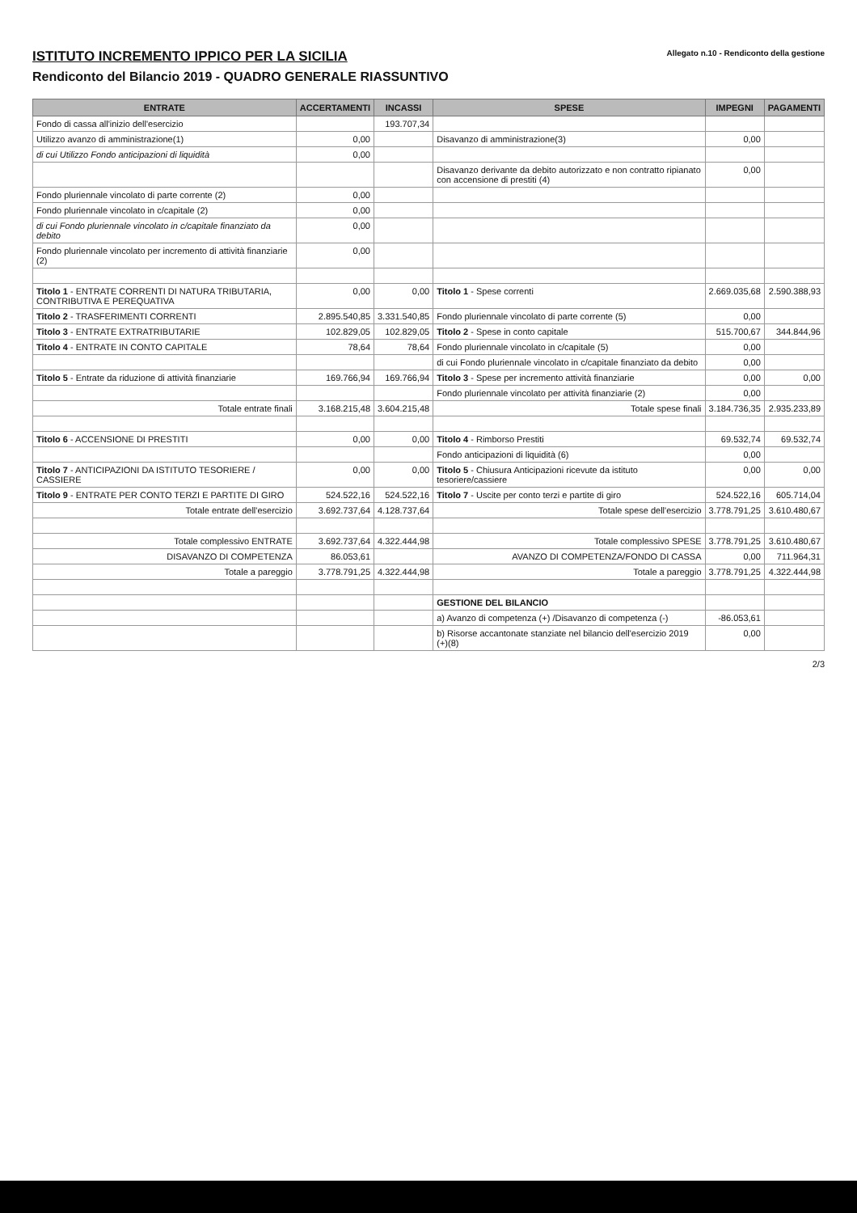ISTITUTO INCREMENTO IPPICO PER LA SICILIA
Rendiconto del Bilancio 2019 - QUADRO GENERALE RIASSUNTIVO
Allegato n.10 - Rendiconto della gestione
| ENTRATE | ACCERTAMENTI | INCASSI | SPESE | IMPEGNI | PAGAMENTI |
| --- | --- | --- | --- | --- | --- |
| Fondo di cassa all'inizio dell'esercizio | | 193.707,34 | | | |
| Utilizzo avanzo di amministrazione(1) | 0,00 | | Disavanzo di amministrazione(3) | 0,00 | |
| di cui Utilizzo Fondo anticipazioni di liquidità | 0,00 | | | | |
| | | | Disavanzo derivante da debito autorizzato e non contratto ripianato con accensione di prestiti (4) | 0,00 | |
| Fondo pluriennale vincolato di parte corrente (2) | 0,00 | | | | |
| Fondo pluriennale vincolato in c/capitale (2) | 0,00 | | | | |
| di cui Fondo pluriennale vincolato in c/capitale finanziato da debito | 0,00 | | | | |
| Fondo pluriennale vincolato per incremento di attività finanziarie (2) | 0,00 | | | | |
| Titolo 1 - ENTRATE CORRENTI DI NATURA TRIBUTARIA, CONTRIBUTIVA E PEREQUATIVA | 0,00 | 0,00 | Titolo 1 - Spese correnti | 2.669.035,68 | 2.590.388,93 |
| Titolo 2 - TRASFERIMENTI CORRENTI | 2.895.540,85 | 3.331.540,85 | Fondo pluriennale vincolato di parte corrente (5) | 0,00 | |
| Titolo 3 - ENTRATE EXTRATRIBUTARIE | 102.829,05 | 102.829,05 | Titolo 2 - Spese in conto capitale | 515.700,67 | 344.844,96 |
| Titolo 4 - ENTRATE IN CONTO CAPITALE | 78,64 | 78,64 | Fondo pluriennale vincolato in c/capitale (5) | 0,00 | |
| | | | di cui Fondo pluriennale vincolato in c/capitale finanziato da debito | 0,00 | |
| Titolo 5 - Entrate da riduzione di attività finanziarie | 169.766,94 | 169.766,94 | Titolo 3 - Spese per incremento attività finanziarie | 0,00 | 0,00 |
| | | | Fondo pluriennale vincolato per attività finanziarie (2) | 0,00 | |
| Totale entrate finali | 3.168.215,48 | 3.604.215,48 | Totale spese finali | 3.184.736,35 | 2.935.233,89 |
| Titolo 6 - ACCENSIONE DI PRESTITI | 0,00 | 0,00 | Titolo 4 - Rimborso Prestiti | 69.532,74 | 69.532,74 |
| | | | Fondo anticipazioni di liquidità (6) | 0,00 | |
| Titolo 7 - ANTICIPAZIONI DA ISTITUTO TESORIERE / CASSIERE | 0,00 | 0,00 | Titolo 5 - Chiusura Anticipazioni ricevute da istituto tesoriere/cassiere | 0,00 | 0,00 |
| Titolo 9 - ENTRATE PER CONTO TERZI E PARTITE DI GIRO | 524.522,16 | 524.522,16 | Titolo 7 - Uscite per conto terzi e partite di giro | 524.522,16 | 605.714,04 |
| Totale entrate dell'esercizio | 3.692.737,64 | 4.128.737,64 | Totale spese dell'esercizio | 3.778.791,25 | 3.610.480,67 |
| Totale complessivo ENTRATE | 3.692.737,64 | 4.322.444,98 | Totale complessivo SPESE | 3.778.791,25 | 3.610.480,67 |
| DISAVANZO DI COMPETENZA | 86.053,61 | | AVANZO DI COMPETENZA/FONDO DI CASSA | 0,00 | 711.964,31 |
| Totale a pareggio | 3.778.791,25 | 4.322.444,98 | Totale a pareggio | 3.778.791,25 | 4.322.444,98 |
| | | | GESTIONE DEL BILANCIO | | |
| | | | a) Avanzo di competenza (+) /Disavanzo di competenza (-) | -86.053,61 | |
| | | | b) Risorse accantonate stanziate nel bilancio dell'esercizio 2019 (+)(8) | 0,00 | |
2/3